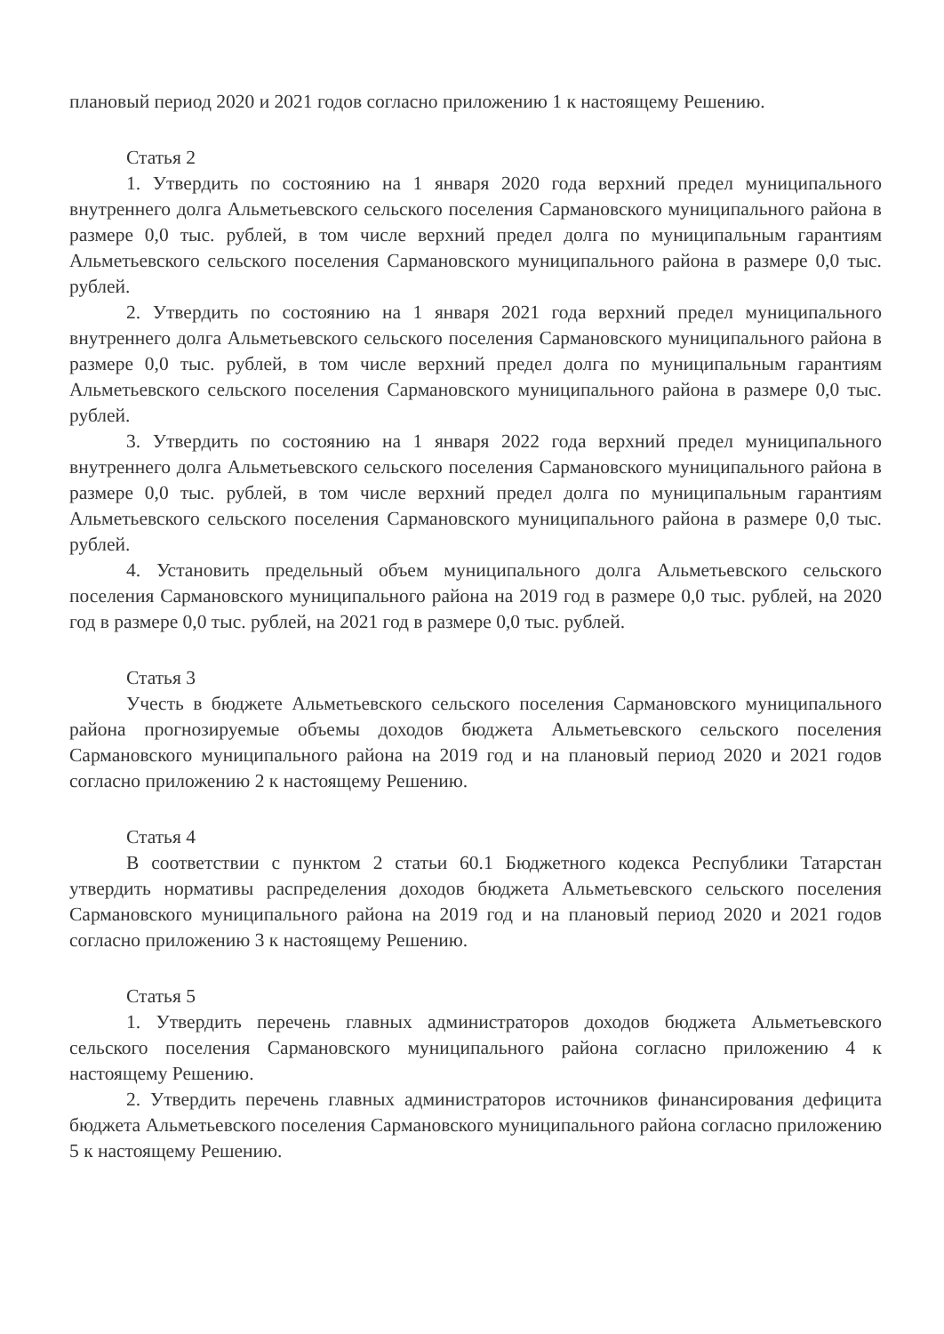плановый период 2020 и 2021 годов согласно приложению 1 к настоящему Решению.
Статья 2
1. Утвердить по состоянию на 1 января 2020 года верхний предел муниципального внутреннего долга Альметьевского сельского поселения Сармановского муниципального района в размере 0,0 тыс. рублей, в том числе верхний предел долга по муниципальным гарантиям Альметьевского сельского поселения Сармановского муниципального района в размере 0,0 тыс. рублей.
2. Утвердить по состоянию на 1 января 2021 года верхний предел муниципального внутреннего долга Альметьевского сельского поселения Сармановского муниципального района в размере 0,0 тыс. рублей, в том числе верхний предел долга по муниципальным гарантиям Альметьевского сельского поселения Сармановского муниципального района в размере 0,0 тыс. рублей.
3. Утвердить по состоянию на 1 января 2022 года верхний предел муниципального внутреннего долга Альметьевского сельского поселения Сармановского муниципального района в размере 0,0 тыс. рублей, в том числе верхний предел долга по муниципальным гарантиям Альметьевского сельского поселения Сармановского муниципального района в размере 0,0 тыс. рублей.
4. Установить предельный объем муниципального долга Альметьевского сельского поселения Сармановского муниципального района на 2019 год в размере 0,0 тыс. рублей, на 2020 год в размере 0,0 тыс. рублей, на 2021 год в размере 0,0 тыс. рублей.
Статья 3
Учесть в бюджете Альметьевского сельского поселения Сармановского муниципального района прогнозируемые объемы доходов бюджета Альметьевского сельского поселения Сармановского муниципального района на 2019 год и на плановый период 2020 и 2021 годов согласно приложению 2 к настоящему Решению.
Статья 4
В соответствии с пунктом 2 статьи 60.1 Бюджетного кодекса Республики Татарстан утвердить нормативы распределения доходов бюджета Альметьевского сельского поселения Сармановского муниципального района на 2019 год и на плановый период 2020 и 2021 годов согласно приложению 3 к настоящему Решению.
Статья 5
1. Утвердить перечень главных администраторов доходов бюджета Альметьевского сельского поселения Сармановского муниципального района согласно приложению 4 к настоящему Решению.
2. Утвердить перечень главных администраторов источников финансирования дефицита бюджета Альметьевского поселения Сармановского муниципального района согласно приложению 5 к настоящему Решению.